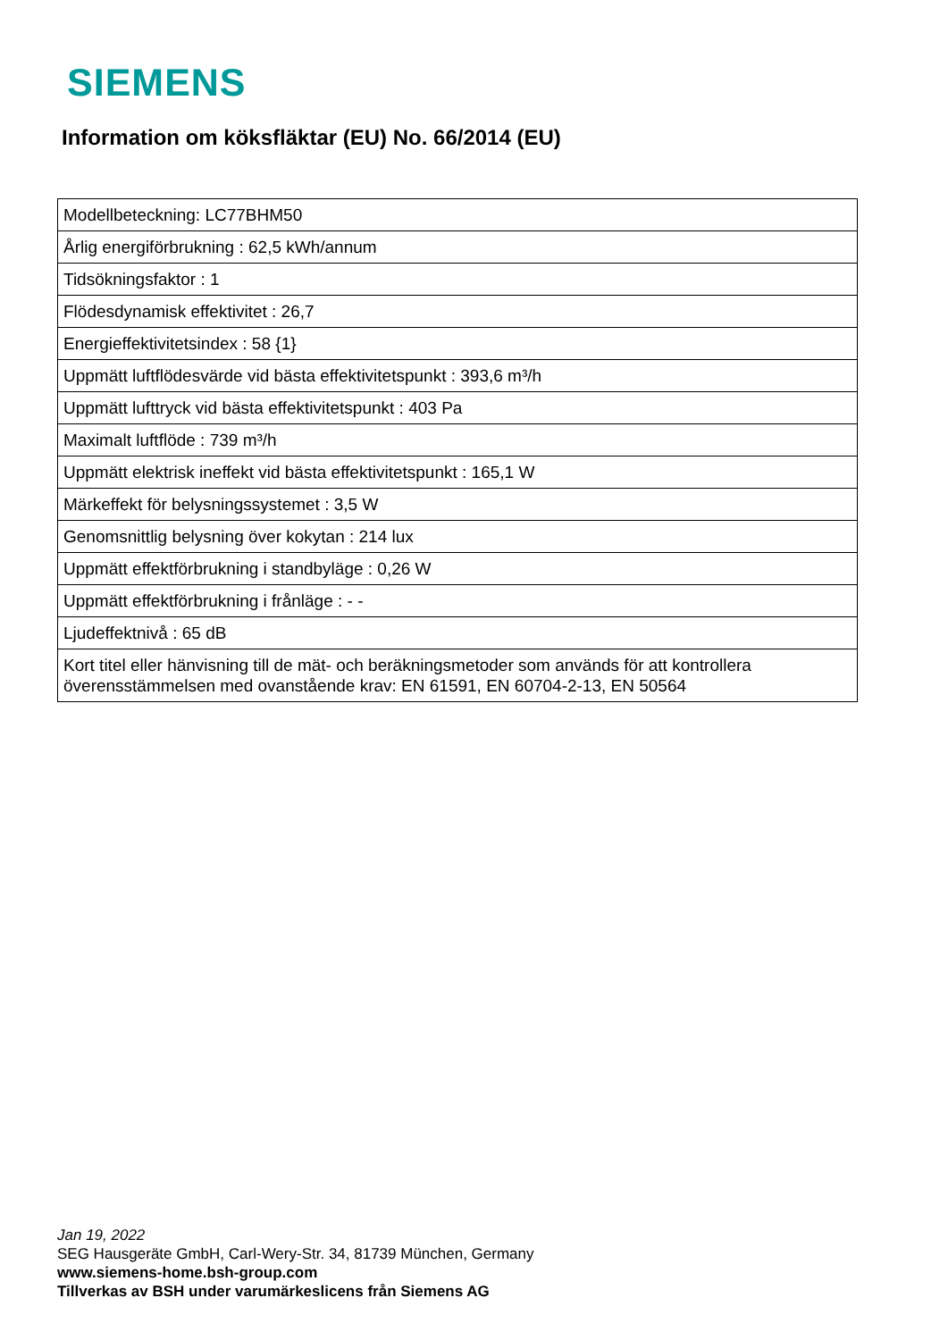SIEMENS
Information om köksfläktar (EU) No. 66/2014 (EU)
| Modellbeteckning: LC77BHM50 |
| Årlig energiförbrukning : 62,5 kWh/annum |
| Tidsökningsfaktor : 1 |
| Flödesdynamisk effektivitet : 26,7 |
| Energieffektivitetsindex : 58 {1} |
| Uppmätt luftflödesvärde vid bästa effektivitetspunkt : 393,6 m³/h |
| Uppmätt lufttryck vid bästa effektivitetspunkt : 403 Pa |
| Maximalt luftflöde : 739 m³/h |
| Uppmätt elektrisk ineffekt vid bästa effektivitetspunkt : 165,1 W |
| Märkeffekt för belysningssystemet : 3,5 W |
| Genomsnittlig belysning över kokytan : 214 lux |
| Uppmätt effektförbrukning i standbyläge : 0,26 W |
| Uppmätt effektförbrukning i frånläge : - - |
| Ljudeffektnivå : 65 dB |
| Kort titel eller hänvisning till de mät- och beräkningsmetoder som används för att kontrollera överensstämmelsen med ovanstående krav: EN 61591, EN 60704-2-13, EN 50564 |
Jan 19, 2022
SEG Hausgeräte GmbH, Carl-Wery-Str. 34, 81739 München, Germany
www.siemens-home.bsh-group.com
Tillverkas av BSH under varumärkeslicens från Siemens AG